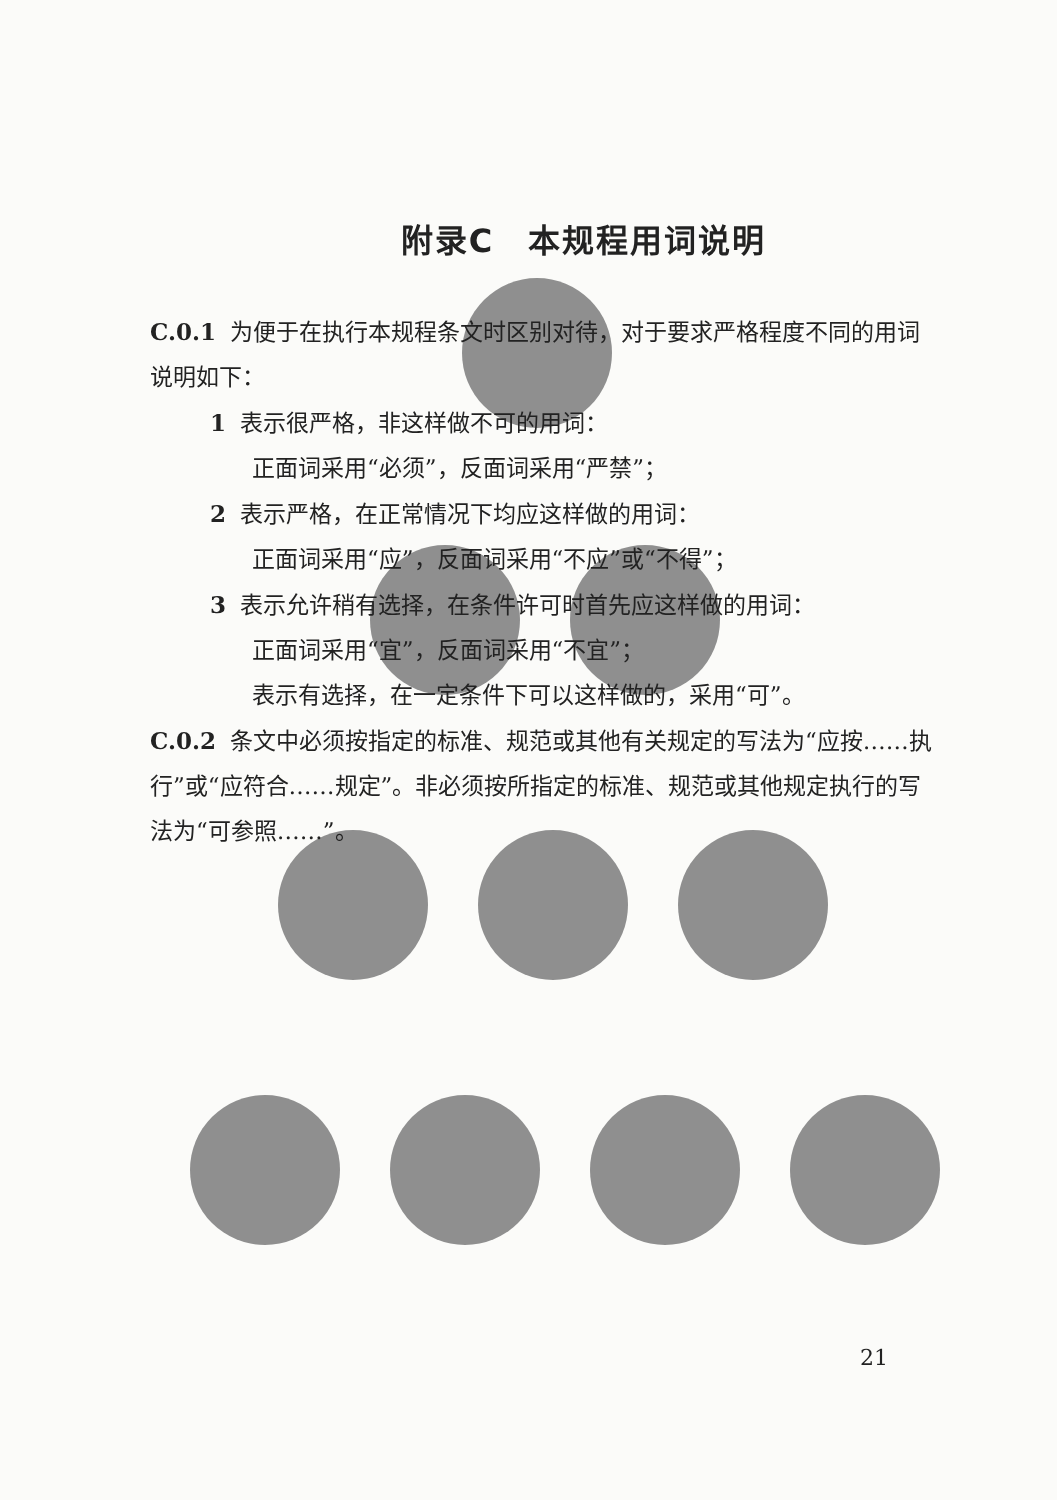附录C　本规程用词说明
C.0.1 为便于在执行本规程条文时区别对待，对于要求严格程度不同的用词说明如下：
1 表示很严格，非这样做不可的用词：
正面词采用“必须”，反面词采用“严禁”；
2 表示严格，在正常情况下均应这样做的用词：
正面词采用“应”，反面词采用“不应”或“不得”；
3 表示允许稍有选择，在条件许可时首先应这样做的用词：
正面词采用“宜”，反面词采用“不宜”；
表示有选择，在一定条件下可以这样做的，采用“可”。
C.0.2 条文中必须按指定的标准、规范或其他有关规定的写法为“应按……执行”或“应符合……规定”。非必须按所指定的标准、规范或其他规定执行的写法为“可参照……”。
21